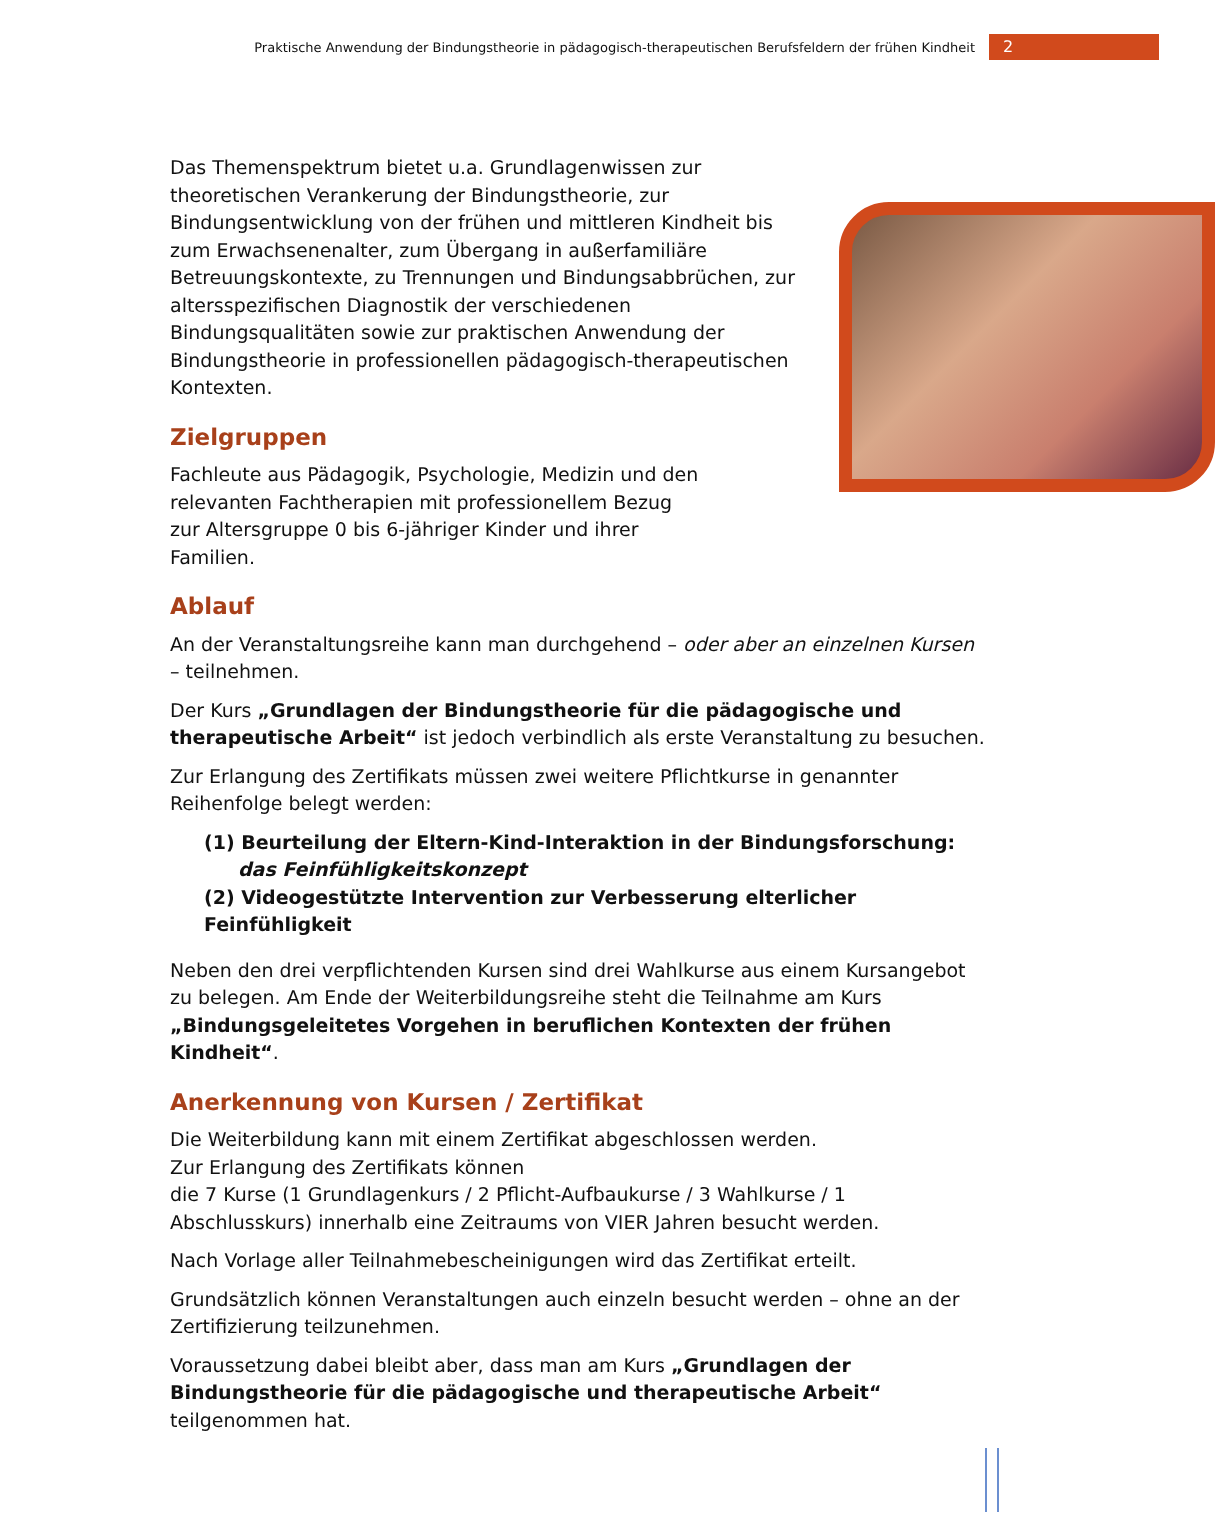Praktische Anwendung der Bindungstheorie in pädagogisch-therapeutischen Berufsfeldern der frühen Kindheit 2
Das Themenspektrum bietet u.a. Grundlagenwissen zur theoretischen Verankerung der Bindungstheorie, zur Bindungsentwicklung von der frühen und mittleren Kindheit bis zum Erwachsenenalter, zum Übergang in außerfamiliäre Betreuungskontexte, zu Trennungen und Bindungsabbrüchen, zur altersspezifischen Diagnostik der verschiedenen Bindungsqualitäten sowie zur praktischen Anwendung der Bindungstheorie in professionellen pädagogisch-therapeutischen Kontexten.
Zielgruppen
Fachleute aus Pädagogik, Psychologie, Medizin und den relevanten Fachtherapien mit professionellem Bezug zur Altersgruppe 0 bis 6-jähriger Kinder und ihrer Familien.
Ablauf
An der Veranstaltungsreihe kann man durchgehend – oder aber an einzelnen Kursen – teilnehmen.
Der Kurs „Grundlagen der Bindungstheorie für die pädagogische und therapeutische Arbeit“ ist jedoch verbindlich als erste Veranstaltung zu besuchen.
Zur Erlangung des Zertifikats müssen zwei weitere Pflichtkurse in genannter Reihenfolge belegt werden:
(1) Beurteilung der Eltern-Kind-Interaktion in der Bindungsforschung:
das Feinfühligkeitskonzept
(2) Videogestützte Intervention zur Verbesserung elterlicher Feinfühligkeit
Neben den drei verpflichtenden Kursen sind drei Wahlkurse aus einem Kursangebot zu belegen. Am Ende der Weiterbildungsreihe steht die Teilnahme am Kurs „Bindungsgeleitetes Vorgehen in beruflichen Kontexten der frühen Kindheit“.
Anerkennung von Kursen / Zertifikat
Die Weiterbildung kann mit einem Zertifikat abgeschlossen werden.
Zur Erlangung des Zertifikats können
die 7 Kurse (1 Grundlagenkurs / 2 Pflicht-Aufbaukurse / 3 Wahlkurse / 1 Abschlusskurs) innerhalb eine Zeitraums von VIER Jahren besucht werden.
Nach Vorlage aller Teilnahmebescheinigungen wird das Zertifikat erteilt.
Grundsätzlich können Veranstaltungen auch einzeln besucht werden – ohne an der Zertifizierung teilzunehmen.
Voraussetzung dabei bleibt aber, dass man am Kurs „Grundlagen der Bindungstheorie für die pädagogische und therapeutische Arbeit“ teilgenommen hat.